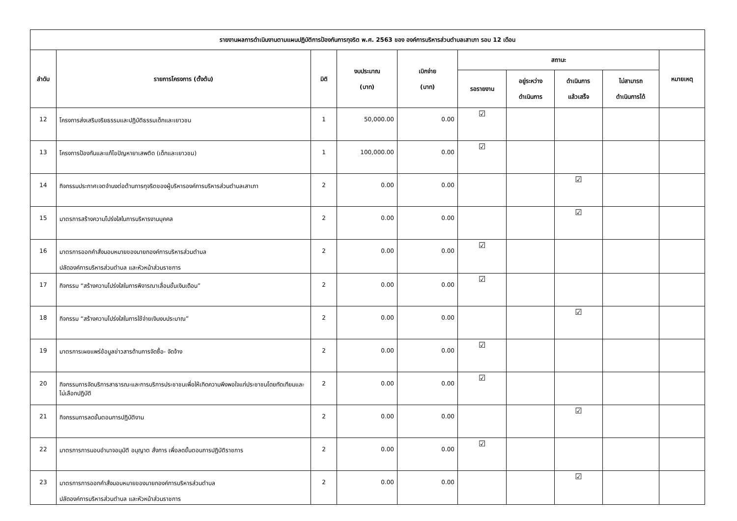| รายงานผลการดำเนินงานตามแผนปฏิบัติการป้องกันการทุจริต พ.ศ. 2563 ของ องค์การบริหารส่วนตำบลเสาเภา รอบ 12 เดือน | | | | | | | | | |
| --- | --- | --- | --- | --- | --- | --- | --- | --- | --- |
| ลำดับ | รายการโครงการ (ตั้งต้น) | มิติ | งบประมาณ (บาท) | เบิกจ่าย (บาท) | สถานะ | | | | หมายเหตุ |
| | | | | | รอรายงาน | อยู่ระหว่าง ดำเนินการ | ดำเนินการ แล้วเสร็จ | ไม่สามารถ ดำเนินการได้ | |
| 12 | โครงการส่งเสริมจริยธรรมและปฏิบัติธรรมเด็กและเยาวชน | 1 | 50,000.00 | 0.00 | ☑ | | | | |
| 13 | โครงการป้องกันและแก้ไขปัญหายาเสพติด (เด็กและเยาวชน) | 1 | 100,000.00 | 0.00 | ☑ | | | | |
| 14 | กิจกรรมประกาศเจตจำนงต่อต้านการทุจริตของผู้บริหารองค์การบริหารส่วนตำบลเสาเภา | 2 | 0.00 | 0.00 | | | ☑ | | |
| 15 | มาตรการสร้างความโปร่งใสในการบริหารงานบุคคล | 2 | 0.00 | 0.00 | | | ☑ | | |
| 16 | มาตรการออกคำสั่งมอบหมายของนายกองค์การบริหารส่วนตำบล ปลัดองค์การบริหารส่วนตำบล และหัวหน้าส่วนราชการ | 2 | 0.00 | 0.00 | ☑ | | | | |
| 17 | กิจกรรม “สร้างความโปร่งใสในการพิจารณาเลื่อนขั้นเงินเดือน” | 2 | 0.00 | 0.00 | ☑ | | | | |
| 18 | กิจกรรม “สร้างความโปร่งใสในการใช้จ่ายเงินงบประมาณ” | 2 | 0.00 | 0.00 | | | ☑ | | |
| 19 | มาตรการเผยแพร่ข้อมูลข่าวสารด้านการจัดซื้อ- จัดจ้าง | 2 | 0.00 | 0.00 | ☑ | | | | |
| 20 | กิจกรรมการจัดบริการสาธารณะและการบริการประชาชนเพื่อให้เกิดความพึงพอใจแก่ประชาชนโดยทัดเทียมและไม่เลือกปฏิบัติ | 2 | 0.00 | 0.00 | ☑ | | | | |
| 21 | กิจกรรมการลดขั้นตอนการปฏิบัติงาน | 2 | 0.00 | 0.00 | | | ☑ | | |
| 22 | มาตรการการมอบอำนาจอนุมัติ อนุญาต สั่งการ เพื่อลดขั้นตอนการปฏิบัติราชการ | 2 | 0.00 | 0.00 | ☑ | | | | |
| 23 | มาตรการการออกคำสั่งมอบหมายของนายกองค์การบริหารส่วนตำบล ปลัดองค์การบริหารส่วนตำบล และหัวหน้าส่วนราชการ | 2 | 0.00 | 0.00 | | | ☑ | | |